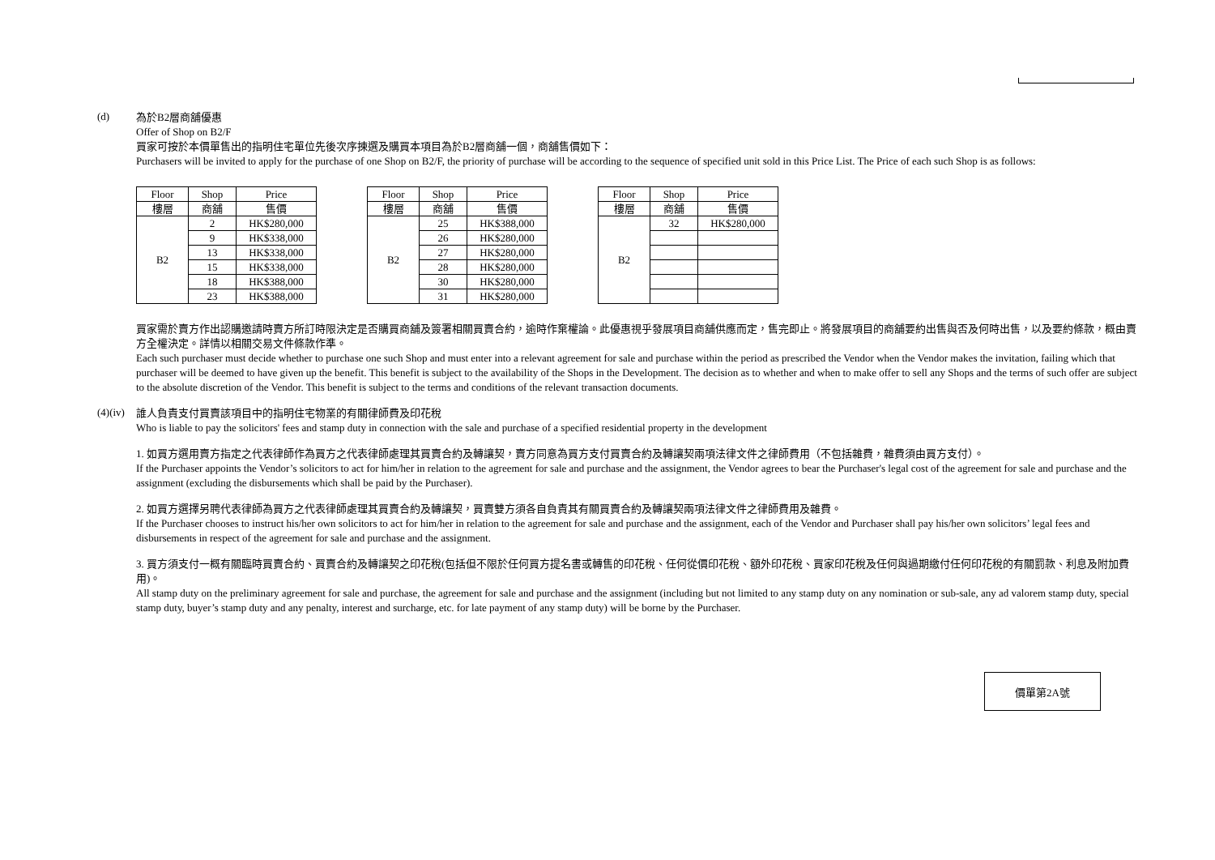(d)
為於B2層商舖優惠
Offer of Shop on B2/F
買家可按於本價單售出的指明住宅單位先後次序揀選及購買本項目為於B2層商舖一個，商舖售價如下：
Purchasers will be invited to apply for the purchase of one Shop on B2/F, the priority of purchase will be according to the sequence of specified unit sold in this Price List. The Price of each such Shop is as follows:
| Floor | Shop | Price |
| --- | --- | --- |
| 樓層 | 商舖 | 售價 |
| B2 | 2 | HK$280,000 |
| | 9 | HK$338,000 |
| | 13 | HK$338,000 |
| | 15 | HK$338,000 |
| | 18 | HK$388,000 |
| | 23 | HK$388,000 |
| Floor | Shop | Price |
| --- | --- | --- |
| 樓層 | 商舖 | 售價 |
| B2 | 25 | HK$388,000 |
| | 26 | HK$280,000 |
| | 27 | HK$280,000 |
| | 28 | HK$280,000 |
| | 30 | HK$280,000 |
| | 31 | HK$280,000 |
| Floor | Shop | Price |
| --- | --- | --- |
| 樓層 | 商舖 | 售價 |
| B2 | 32 | HK$280,000 |
買家需於賣方作出認購邀請時賣方所訂時限決定是否購買商舖及簽署相關買賣合約，逾時作棄權論。此優惠視乎發展項目商舖供應而定，售完即止。將發展項目的商舖要約出售與否及何時出售，以及要約條款，概由賣方全權決定。詳情以相關交易文件條款作準。
Each such purchaser must decide whether to purchase one such Shop and must enter into a relevant agreement for sale and purchase within the period as prescribed the Vendor when the Vendor makes the invitation, failing which that purchaser will be deemed to have given up the benefit. This benefit is subject to the availability of the Shops in the Development. The decision as to whether and when to make offer to sell any Shops and the terms of such offer are subject to the absolute discretion of the Vendor. This benefit is subject to the terms and conditions of the relevant transaction documents.
(4)(iv)
誰人負責支付買賣該項目中的指明住宅物業的有關律師費及印花稅
Who is liable to pay the solicitors' fees and stamp duty in connection with the sale and purchase of a specified residential property in the development
1. 如買方選用賣方指定之代表律師作為買方之代表律師處理其買賣合約及轉讓契，賣方同意為買方支付買賣合約及轉讓契兩項法律文件之律師費用（不包括雜費，雜費須由買方支付）。
If the Purchaser appoints the Vendor’s solicitors to act for him/her in relation to the agreement for sale and purchase and the assignment, the Vendor agrees to bear the Purchaser's legal cost of the agreement for sale and purchase and the assignment (excluding the disbursements which shall be paid by the Purchaser).
2. 如買方選擇另聘代表律師為買方之代表律師處理其買賣合約及轉讓契，買賣雙方須各自負責其有關買賣合約及轉讓契兩項法律文件之律師費用及雜費。
If the Purchaser chooses to instruct his/her own solicitors to act for him/her in relation to the agreement for sale and purchase and the assignment, each of the Vendor and Purchaser shall pay his/her own solicitors’ legal fees and disbursements in respect of the agreement for sale and purchase and the assignment.
3. 買方須支付一概有關臨時買賣合約、買賣合約及轉讓契之印花稅(包括但不限於任何買方提名書或轉售的印花稅、任何從價印花稅、額外印花稅、買家印花稅及任何與過期繳付任何印花稅的有關罰款、利息及附加費用)。
All stamp duty on the preliminary agreement for sale and purchase, the agreement for sale and purchase and the assignment (including but not limited to any stamp duty on any nomination or sub-sale, any ad valorem stamp duty, special stamp duty, buyer’s stamp duty and any penalty, interest and surcharge, etc. for late payment of any stamp duty) will be borne by the Purchaser.
價單第2A號